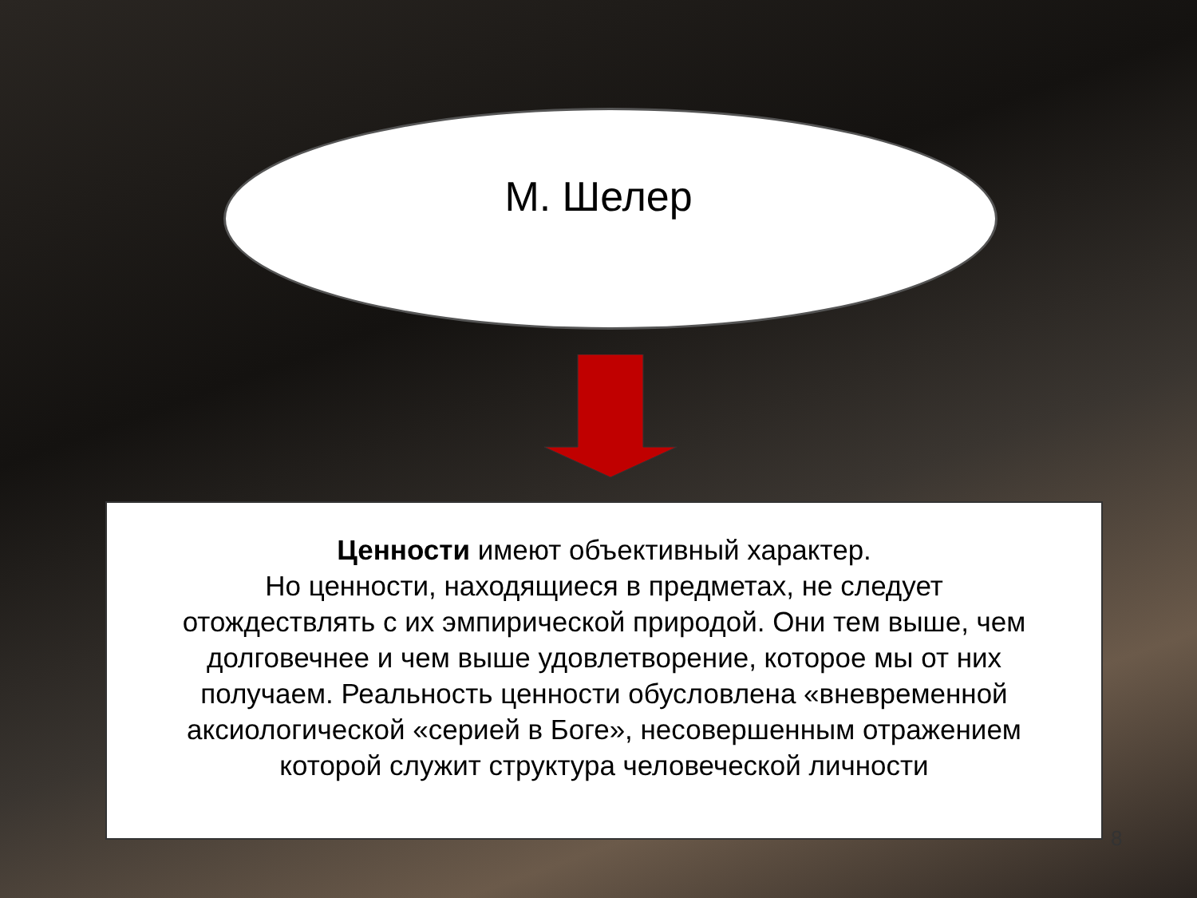М. Шелер
Ценности имеют объективный характер.
Но ценности, находящиеся в предметах, не следует отождествлять с их эмпирической природой. Они тем выше, чем долговечнее и чем выше удовлетворение, которое мы от них получаем. Реальность ценности обусловлена «вневременной аксиологической «серией в Боге», несовершенным отражением которой служит структура человеческой личности
8